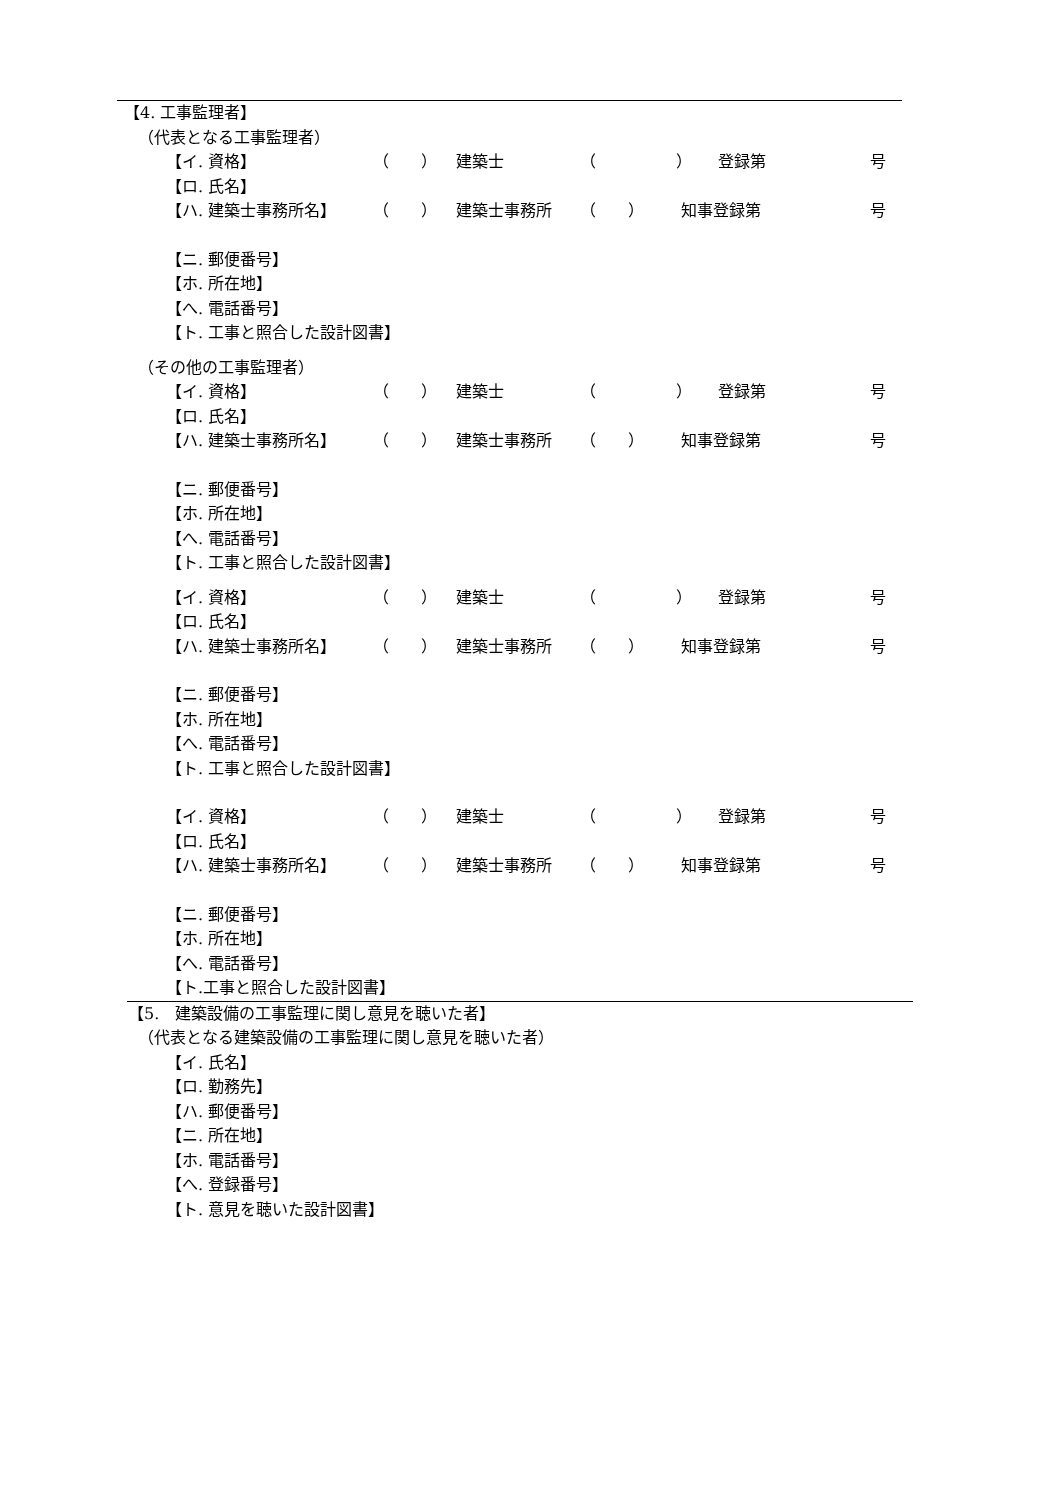【4. 工事監理者】
（代表となる工事監理者）
【イ. 資格】 （　　） 建築士 （　　　　　） 登録第 号
【ロ. 氏名】
【ハ. 建築士事務所名】 （　　） 建築士事務所 （　　） 知事登録第 号
【ニ. 郵便番号】
【ホ. 所在地】
【へ. 電話番号】
【ト. 工事と照合した設計図書】
（その他の工事監理者）
【イ. 資格】 （　　） 建築士 （　　　　　） 登録第 号
【ロ. 氏名】
【ハ. 建築士事務所名】 （　　） 建築士事務所 （　　） 知事登録第 号
【ニ. 郵便番号】
【ホ. 所在地】
【へ. 電話番号】
【ト. 工事と照合した設計図書】
【イ. 資格】 （　　） 建築士 （　　　　　） 登録第 号
【ロ. 氏名】
【ハ. 建築士事務所名】 （　　） 建築士事務所 （　　） 知事登録第 号
【ニ. 郵便番号】
【ホ. 所在地】
【へ. 電話番号】
【ト. 工事と照合した設計図書】
【イ. 資格】 （　　） 建築士 （　　　　　） 登録第 号
【ロ. 氏名】
【ハ. 建築士事務所名】 （　　） 建築士事務所 （　　） 知事登録第 号
【ニ. 郵便番号】
【ホ. 所在地】
【へ. 電話番号】
【ト.工事と照合した設計図書】
【5.　建築設備の工事監理に関し意見を聴いた者】
（代表となる建築設備の工事監理に関し意見を聴いた者）
【イ. 氏名】
【ロ. 勤務先】
【ハ. 郵便番号】
【ニ. 所在地】
【ホ. 電話番号】
【へ. 登録番号】
【ト. 意見を聴いた設計図書】